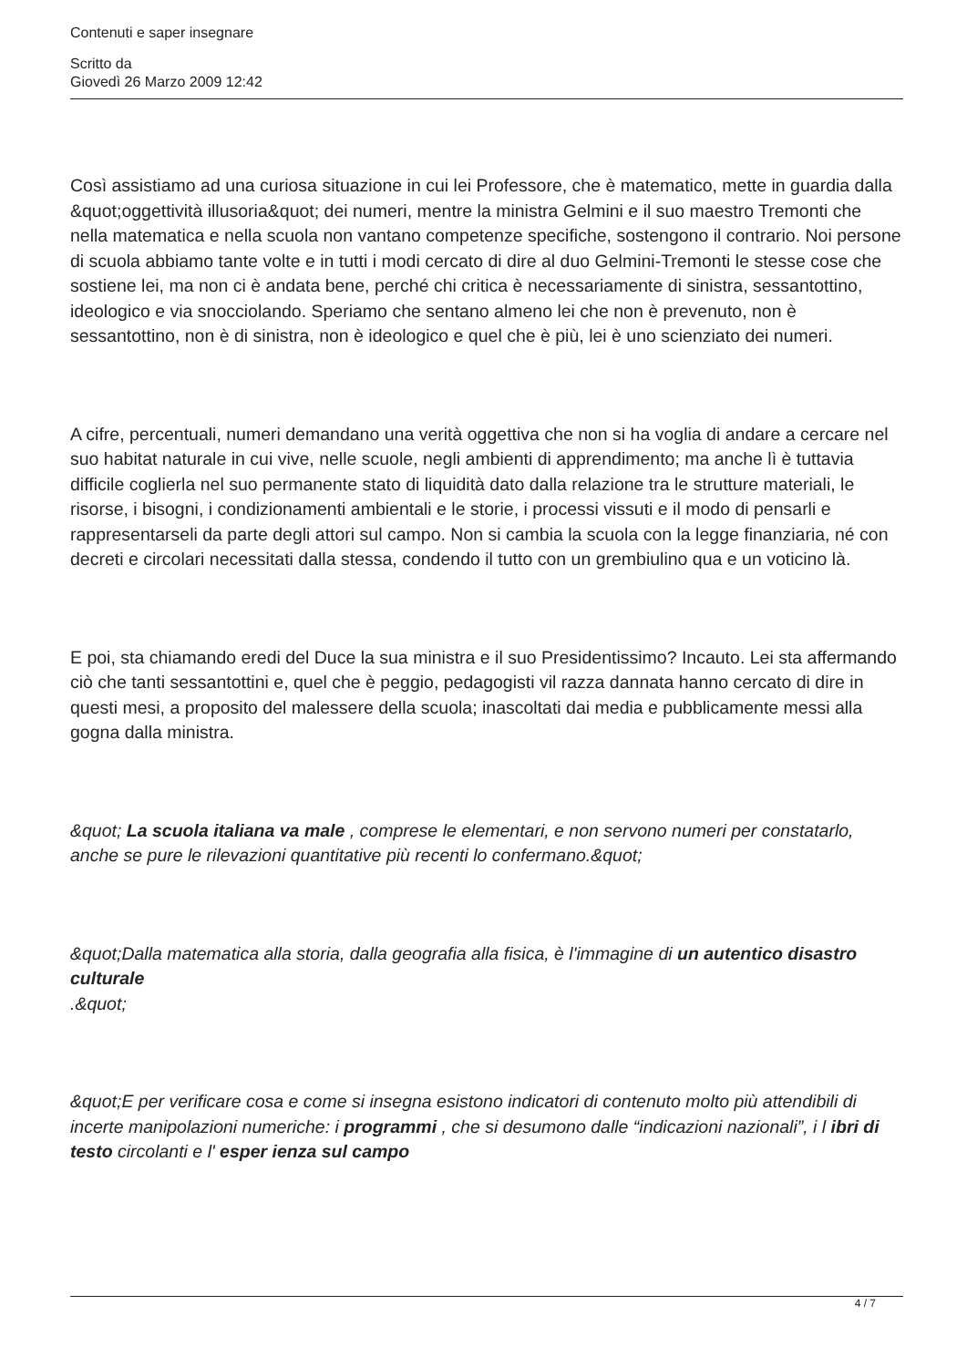Contenuti e saper insegnare
Scritto da
Giovedì 26 Marzo 2009 12:42
Così assistiamo ad una curiosa situazione in cui lei Professore, che è matematico, mette in guardia dalla &quot;oggettività illusoria&quot; dei numeri, mentre la ministra Gelmini e il suo maestro Tremonti che nella matematica e nella scuola non vantano competenze specifiche, sostengono il contrario. Noi persone di scuola abbiamo tante volte e in tutti i modi cercato di dire al duo Gelmini-Tremonti le stesse cose che sostiene lei, ma non ci è andata bene, perché chi critica è necessariamente di sinistra, sessantottino, ideologico e via snocciolando. Speriamo che sentano almeno lei che non è prevenuto, non è sessantottino, non è di sinistra, non è ideologico e quel che è più, lei è uno scienziato dei numeri.
A cifre, percentuali, numeri demandano una verità oggettiva che non si ha voglia di andare a cercare nel suo habitat naturale in cui vive, nelle scuole, negli ambienti di apprendimento; ma anche lì è tuttavia difficile coglierla nel suo permanente stato di liquidità dato dalla relazione tra le strutture materiali, le risorse, i bisogni, i condizionamenti ambientali e le storie, i processi vissuti e il modo di pensarli e rappresentarseli da parte degli attori sul campo. Non si cambia la scuola con la legge finanziaria, né con decreti e circolari necessitati dalla stessa, condendo il tutto con un grembiulino qua e un voticino là.
E poi, sta chiamando eredi del Duce la sua ministra e il suo Presidentissimo? Incauto. Lei sta affermando ciò che tanti sessantottini e, quel che è peggio, pedagogisti vil razza dannata hanno cercato di dire in questi mesi, a proposito del malessere della scuola; inascoltati dai media e pubblicamente messi alla gogna dalla ministra.
&quot; La scuola italiana va male , comprese le elementari, e non servono numeri per constatarlo, anche se pure le rilevazioni quantitative più recenti lo confermano.&quot;
&quot;Dalla matematica alla storia, dalla geografia alla fisica, è l'immagine di un autentico disastro culturale
.&quot;
&quot;E per verificare cosa e come si insegna esistono indicatori di contenuto molto più attendibili di incerte manipolazioni numeriche: i programmi , che si desumono dalle “indicazioni nazionali”, i l ibri di testo circolanti e l' esper ienza sul campo
4 / 7